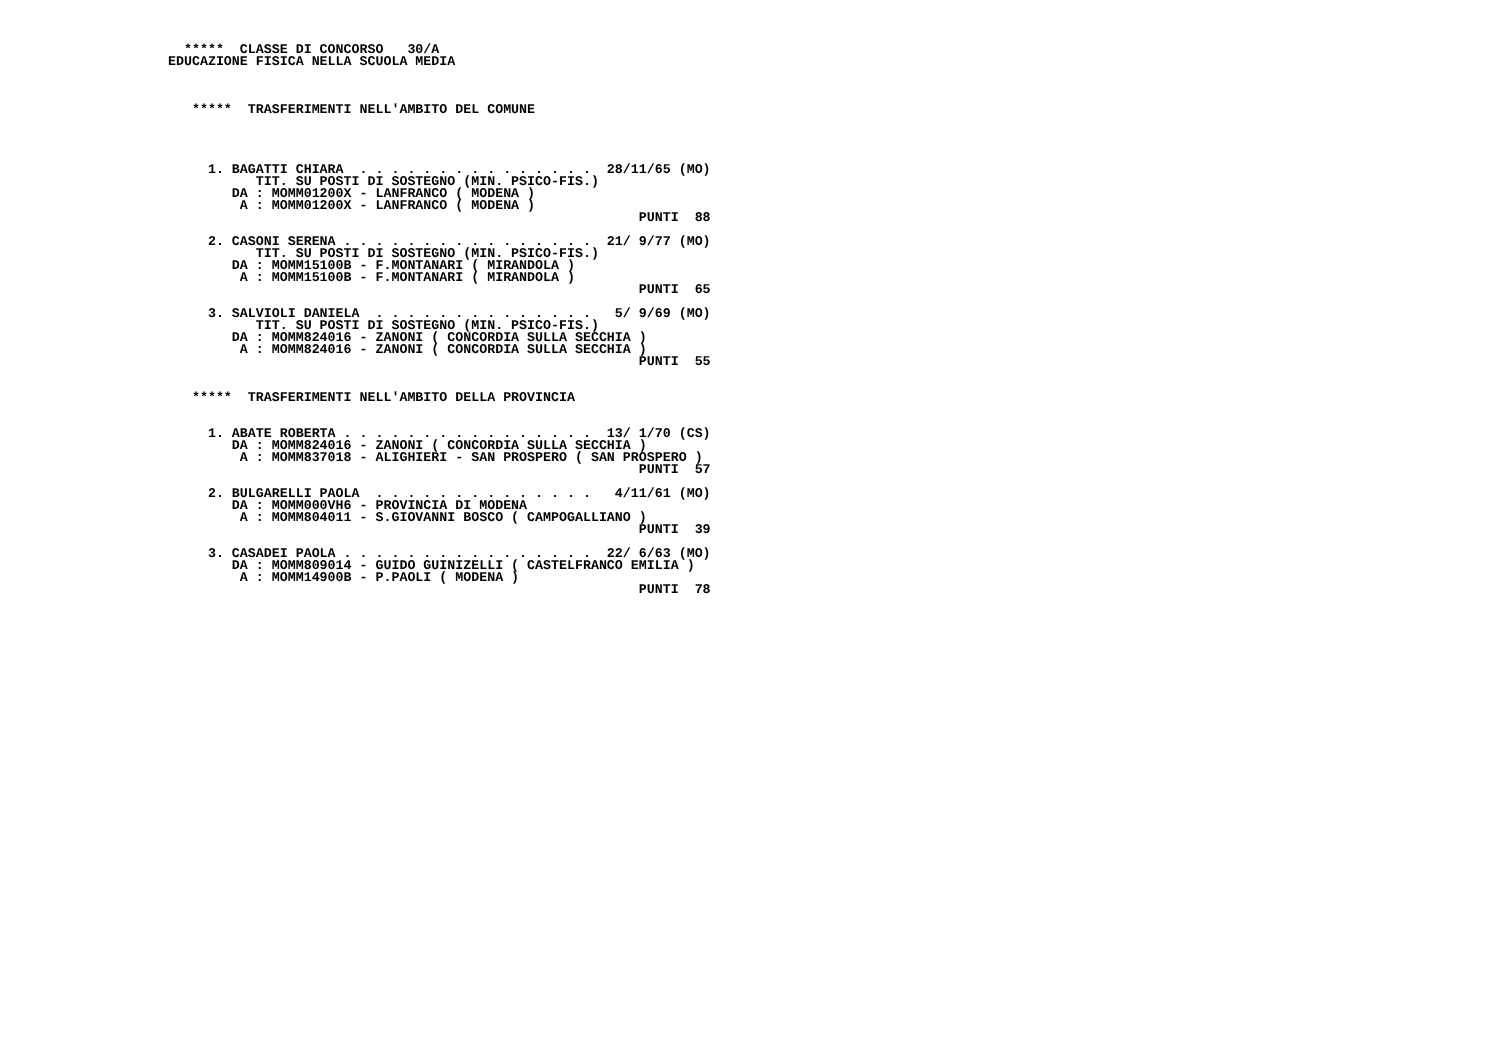*****  CLASSE DI CONCORSO   30/A
EDUCAZIONE FISICA NELLA SCUOLA MEDIA



   *****  TRASFERIMENTI NELL'AMBITO DEL COMUNE




     1. BAGATTI CHIARA  . . . . . . . . . . . . . . .  28/11/65 (MO)
           TIT. SU POSTI DI SOSTEGNO (MIN. PSICO-FIS.)
        DA : MOMM01200X - LANFRANCO ( MODENA )
         A : MOMM01200X - LANFRANCO ( MODENA )
                                                           PUNTI  88

     2. CASONI SERENA . . . . . . . . . . . . . . . .  21/ 9/77 (MO)
           TIT. SU POSTI DI SOSTEGNO (MIN. PSICO-FIS.)
        DA : MOMM15100B - F.MONTANARI ( MIRANDOLA )
         A : MOMM15100B - F.MONTANARI ( MIRANDOLA )
                                                           PUNTI  65

     3. SALVIOLI DANIELA  . . . . . . . . . . . . . .   5/ 9/69 (MO)
           TIT. SU POSTI DI SOSTEGNO (MIN. PSICO-FIS.)
        DA : MOMM824016 - ZANONI ( CONCORDIA SULLA SECCHIA )
         A : MOMM824016 - ZANONI ( CONCORDIA SULLA SECCHIA )
                                                           PUNTI  55


   *****  TRASFERIMENTI NELL'AMBITO DELLA PROVINCIA


     1. ABATE ROBERTA . . . . . . . . . . . . . . . .  13/ 1/70 (CS)
        DA : MOMM824016 - ZANONI ( CONCORDIA SULLA SECCHIA )
         A : MOMM837018 - ALIGHIERI - SAN PROSPERO ( SAN PROSPERO )
                                                           PUNTI  57

     2. BULGARELLI PAOLA  . . . . . . . . . . . . . .   4/11/61 (MO)
        DA : MOMM000VH6 - PROVINCIA DI MODENA
         A : MOMM804011 - S.GIOVANNI BOSCO ( CAMPOGALLIANO )
                                                           PUNTI  39

     3. CASADEI PAOLA . . . . . . . . . . . . . . . .  22/ 6/63 (MO)
        DA : MOMM809014 - GUIDO GUINIZELLI ( CASTELFRANCO EMILIA )
         A : MOMM14900B - P.PAOLI ( MODENA )
                                                           PUNTI  78